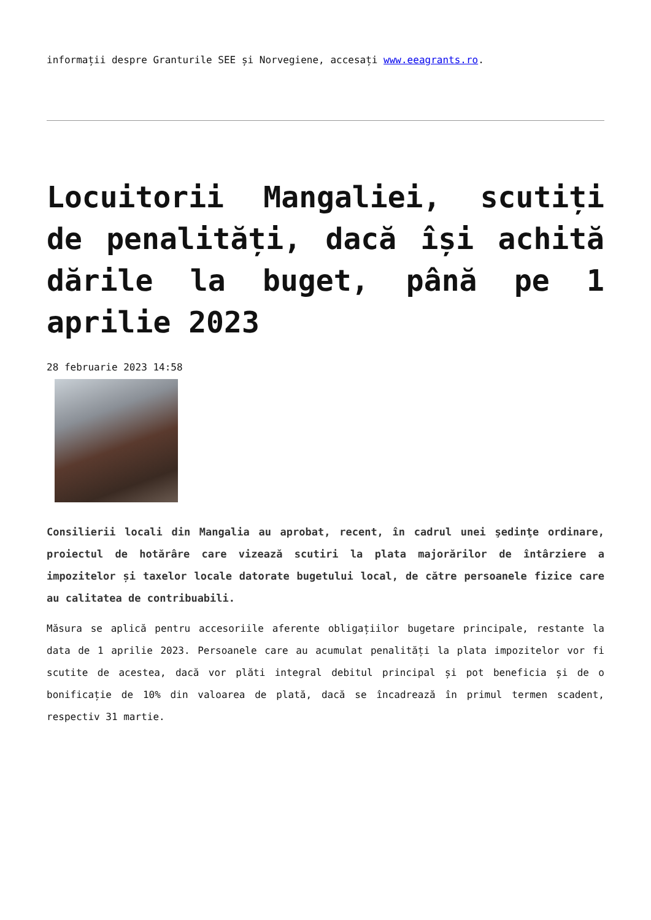informații despre Granturile SEE și Norvegiene, accesați www.eeagrants.ro.
Locuitorii Mangaliei, scutiți de penalități, dacă își achită dările la buget, până pe 1 aprilie 2023
28 februarie 2023 14:58
Consilierii locali din Mangalia au aprobat, recent, în cadrul unei şedinţe ordinare, proiectul de hotărâre care vizează scutiri la plata majorărilor de întârziere a impozitelor și taxelor locale datorate bugetului local, de către persoanele fizice care au calitatea de contribuabili.
Măsura se aplică pentru accesoriile aferente obligațiilor bugetare principale, restante la data de 1 aprilie 2023. Persoanele care au acumulat penalități la plata impozitelor vor fi scutite de acestea, dacă vor plăti integral debitul principal și pot beneficia și de o bonificație de 10% din valoarea de plată, dacă se încadrează în primul termen scadent, respectiv 31 martie.